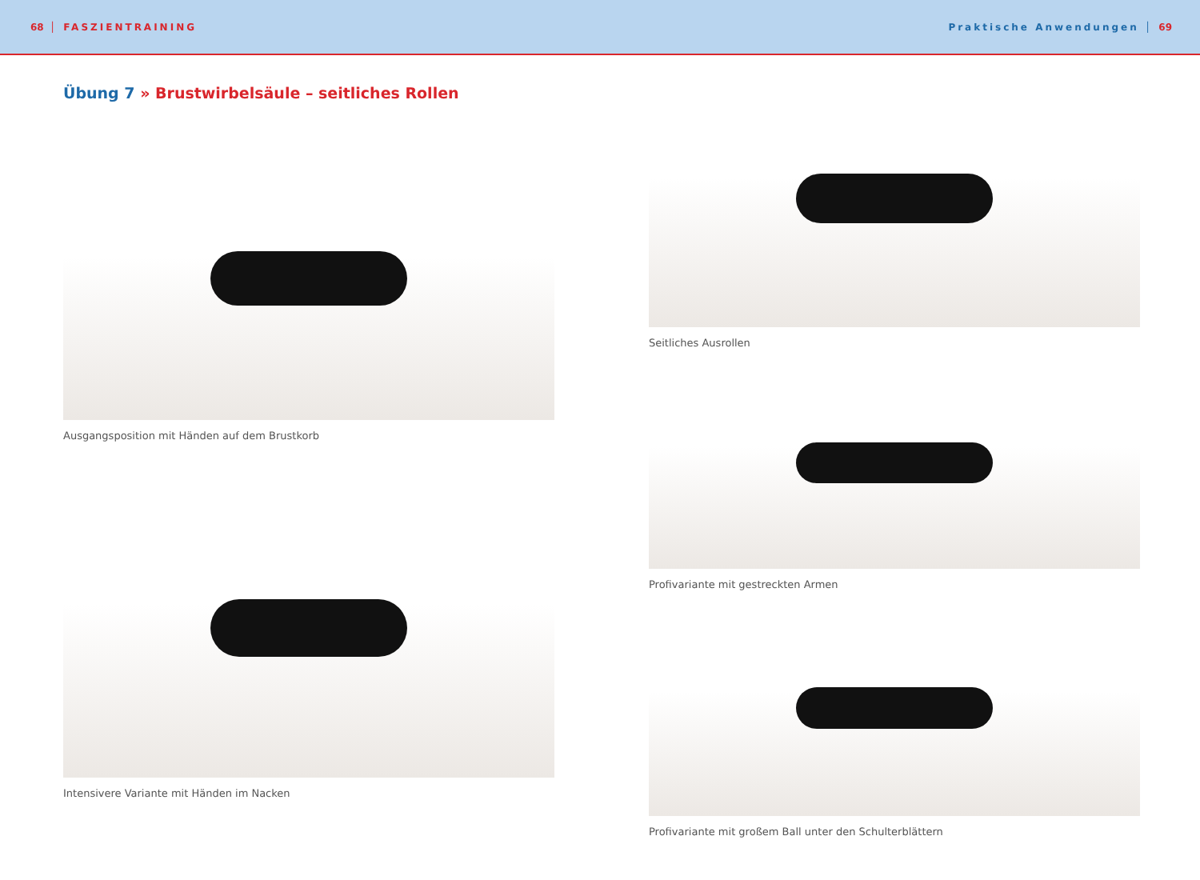68 │ FASZIENTRAINING Praktische Anwendungen │ 69
Übung 7 » Brustwirbelsäule – seitliches Rollen
Ausgangsposition mit Händen auf dem Brustkorb
Intensivere Variante mit Händen im Nacken
Seitliches Ausrollen
Profivariante mit gestreckten Armen
Profivariante mit großem Ball unter den Schulterblättern